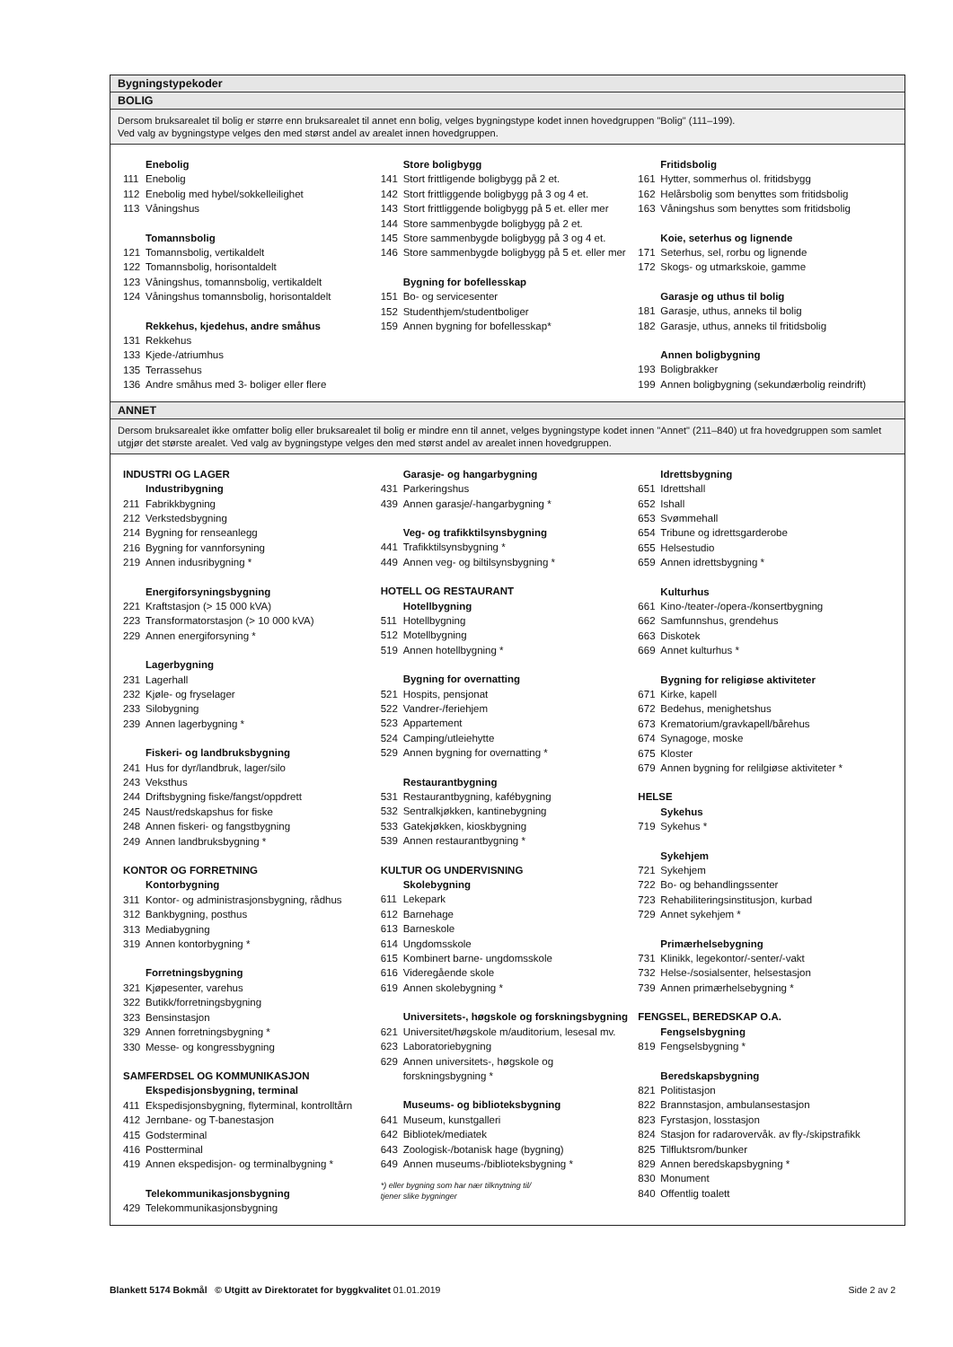Bygningstypekoder
BOLIG
Dersom bruksarealet til bolig er større enn bruksarealet til annet enn bolig, velges bygningstype kodet innen hovedgruppen "Bolig" (111–199).
Ved valg av bygningstype velges den med størst andel av arealet innen hovedgruppen.
Enebolig
111 Enebolig
112 Enebolig med hybel/sokkelleilighet
113 Våningshus
Tomannsbolig
121 Tomannsbolig, vertikaldelt
122 Tomannsbolig, horisontaldelt
123 Våningshus, tomannsbolig, vertikaldelt
124 Våningshus tomannsbolig, horisontaldelt
Rekkehus, kjedehus, andre småhus
131 Rekkehus
133 Kjede-/atriumhus
135 Terrassehus
136 Andre småhus med 3- boliger eller flere
Store boligbygg
141 Stort frittligende boligbygg på 2 et.
142 Stort frittliggende boligbygg på 3 og 4 et.
143 Stort frittliggende boligbygg på 5 et. eller mer
144 Store sammenbygde boligbygg på 2 et.
145 Store sammenbygde boligbygg på 3 og 4 et.
146 Store sammenbygde boligbygg på 5 et. eller mer
Bygning for bofellesskap
151 Bo- og servicesenter
152 Studenthjem/studentboliger
159 Annen bygning for bofellesskap*
Fritidsbolig
161 Hytter, sommerhus ol. fritidsbygg
162 Helårsbolig som benyttes som fritidsbolig
163 Våningshus som benyttes som fritidsbolig
Koie, seterhus og lignende
171 Seterhus, sel, rorbu og lignende
172 Skogs- og utmarkskoie, gamme
Garasje og uthus til bolig
181 Garasje, uthus, anneks til bolig
182 Garasje, uthus, anneks til fritidsbolig
Annen boligbygning
193 Boligbrakker
199 Annen boligbygning (sekundærbolig reindrift)
ANNET
Dersom bruksarealet ikke omfatter bolig eller bruksarealet til bolig er mindre enn til annet, velges bygningstype kodet innen "Annet" (211–840) ut fra hovedgruppen som samlet utgjør det største arealet. Ved valg av bygningstype velges den med størst andel av arealet innen hovedgruppen.
INDUSTRI OG LAGER
Industribygning
211 Fabrikkbygning
212 Verkstedsbygning
214 Bygning for renseanlegg
216 Bygning for vannforsyning
219 Annen indusribygning *
Energiforsyningsbygning
221 Kraftstasjon (> 15 000 kVA)
223 Transformatorstasjon (> 10 000 kVA)
229 Annen energiforsyning *
Lagerbygning
231 Lagerhall
232 Kjøle- og fryselager
233 Silobygning
239 Annen lagerbygning *
Fiskeri- og landbruksbygning
241 Hus for dyr/landbruk, lager/silo
243 Veksthus
244 Driftsbygning fiske/fangst/oppdrett
245 Naust/redskapshus for fiske
248 Annen fiskeri- og fangstbygning
249 Annen landbruksbygning *
KONTOR OG FORRETNING
Kontorbygning
311 Kontor- og administrasjonsbygning, rådhus
312 Bankbygning, posthus
313 Mediabygning
319 Annen kontorbygning *
Forretningsbygning
321 Kjøpesenter, varehus
322 Butikk/forretningsbygning
323 Bensinstasjon
329 Annen forretningsbygning *
330 Messe- og kongressbygning
SAMFERDSEL OG KOMMUNIKASJON
Ekspedisjonsbygning, terminal
411 Ekspedisjonsbygning, flyterminal, kontrolltårn
412 Jernbane- og T-banestasjon
415 Godsterminal
416 Postterminal
419 Annen ekspedisjon- og terminalbygning *
Telekommunikasjonsbygning
429 Telekommunikasjonsbygning
Garasje- og hangarbygning
431 Parkeringshus
439 Annen garasje/-hangarbygning *
Veg- og trafikktilsynsbygning
441 Trafikktilsynsbygning *
449 Annen veg- og biltilsynsbygning *
HOTELL OG RESTAURANT
Hotellbygning
511 Hotellbygning
512 Motellbygning
519 Annen hotellbygning *
Bygning for overnatting
521 Hospits, pensjonat
522 Vandrer-/feriehjem
523 Appartement
524 Camping/utleiehytte
529 Annen bygning for overnatting *
Restaurantbygning
531 Restaurantbygning, kafébygning
532 Sentralkjøkken, kantinebygning
533 Gatekjøkken, kioskbygning
539 Annen restaurantbygning *
KULTUR OG UNDERVISNING
Skolebygning
611 Lekepark
612 Barnehage
613 Barneskole
614 Ungdomsskole
615 Kombinert barne- ungdomsskole
616 Videregående skole
619 Annen skolebygning *
Universitets-, høgskole og forskningsbygning
621 Universitet/høgskole m/auditorium, lesesal mv.
623 Laboratoriebygning
629 Annen universitets-, høgskole og
forskningsbygning *
Museums- og biblioteksbygning
641 Museum, kunstgalleri
642 Bibliotek/mediatek
643 Zoologisk-/botanisk hage (bygning)
649 Annen museums-/biblioteksbygning *
*) eller bygning som har nær tilknytning til/
tjener slike bygninger
Idrettsbygning
651 Idrettshall
652 Ishall
653 Svømmehall
654 Tribune og idrettsgarderobe
655 Helsestudio
659 Annen idrettsbygning *
Kulturhus
661 Kino-/teater-/opera-/konsertbygning
662 Samfunnshus, grendehus
663 Diskotek
669 Annet kulturhus *
Bygning for religiøse aktiviteter
671 Kirke, kapell
672 Bedehus, menighetshus
673 Krematorium/gravkapell/bårehus
674 Synagoge, moske
675 Kloster
679 Annen bygning for relilgiøse aktiviteter *
HELSE
Sykehus
719 Sykehus *
Sykehjem
721 Sykehjem
722 Bo- og behandlingssenter
723 Rehabiliteringsinstitusjon, kurbad
729 Annet sykehjem *
Primærhelsebygning
731 Klinikk, legekontor/-senter/-vakt
732 Helse-/sosialsenter, helsestasjon
739 Annen primærhelsebygning *
FENGSEL, BEREDSKAP O.A.
Fengselsbygning
819 Fengselsbygning *
Beredskapsbygning
821 Politistasjon
822 Brannstasjon, ambulansestasjon
823 Fyrstasjon, losstasjon
824 Stasjon for radarovervåk. av fly-/skipstrafikk
825 Tilfluktsrom/bunker
829 Annen beredskapsbygning *
830 Monument
840 Offentlig toalett
Blankett 5174 Bokmål © Utgitt av Direktoratet for byggkvalitet 01.01.2019 Side 2 av 2